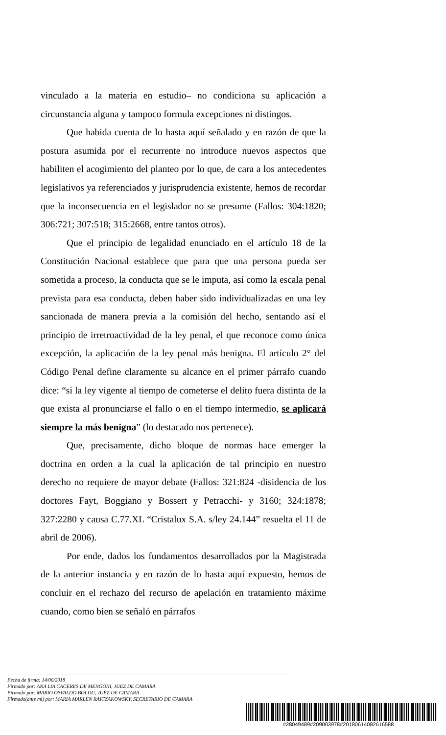vinculado a la materia en estudio– no condiciona su aplicación a circunstancia alguna y tampoco formula excepciones ni distingos.
Que habida cuenta de lo hasta aquí señalado y en razón de que la postura asumida por el recurrente no introduce nuevos aspectos que habiliten el acogimiento del planteo por lo que, de cara a los antecedentes legislativos ya referenciados y jurisprudencia existente, hemos de recordar que la inconsecuencia en el legislador no se presume (Fallos: 304:1820; 306:721; 307:518; 315:2668, entre tantos otros).
Que el principio de legalidad enunciado en el artículo 18 de la Constitución Nacional establece que para que una persona pueda ser sometida a proceso, la conducta que se le imputa, así como la escala penal prevista para esa conducta, deben haber sido individualizadas en una ley sancionada de manera previa a la comisión del hecho, sentando así el principio de irretroactividad de la ley penal, el que reconoce como única excepción, la aplicación de la ley penal más benigna. El artículo 2° del Código Penal define claramente su alcance en el primer párrafo cuando dice: “si la ley vigente al tiempo de cometerse el delito fuera distinta de la que exista al pronunciarse el fallo o en el tiempo intermedio, se aplicará siempre la más benigna” (lo destacado nos pertenece).
Que, precisamente, dicho bloque de normas hace emerger la doctrina en orden a la cual la aplicación de tal principio en nuestro derecho no requiere de mayor debate (Fallos: 321:824 -disidencia de los doctores Fayt, Boggiano y Bossert y Petracchi- y 3160; 324:1878; 327:2280 y causa C.77.XL “Cristalux S.A. s/ley 24.144” resuelta el 11 de abril de 2006).
Por ende, dados los fundamentos desarrollados por la Magistrada de la anterior instancia y en razón de lo hasta aquí expuesto, hemos de concluir en el rechazo del recurso de apelación en tratamiento máxime cuando, como bien se señaló en párrafos
Fecha de firma: 14/06/2018
Firmado por: ANA LIA CACERES DE MENGONI, JUEZ DE CAMARA
Firmado por: MARIO OSVALDO BOLDU, JUEZ DE CAMARA
Firmado(ante mi) por: MARIA MARLEN RAICZAKOWSKY, SECRETARIO DE CAMARA
#28049489#209003978#20180614082616588